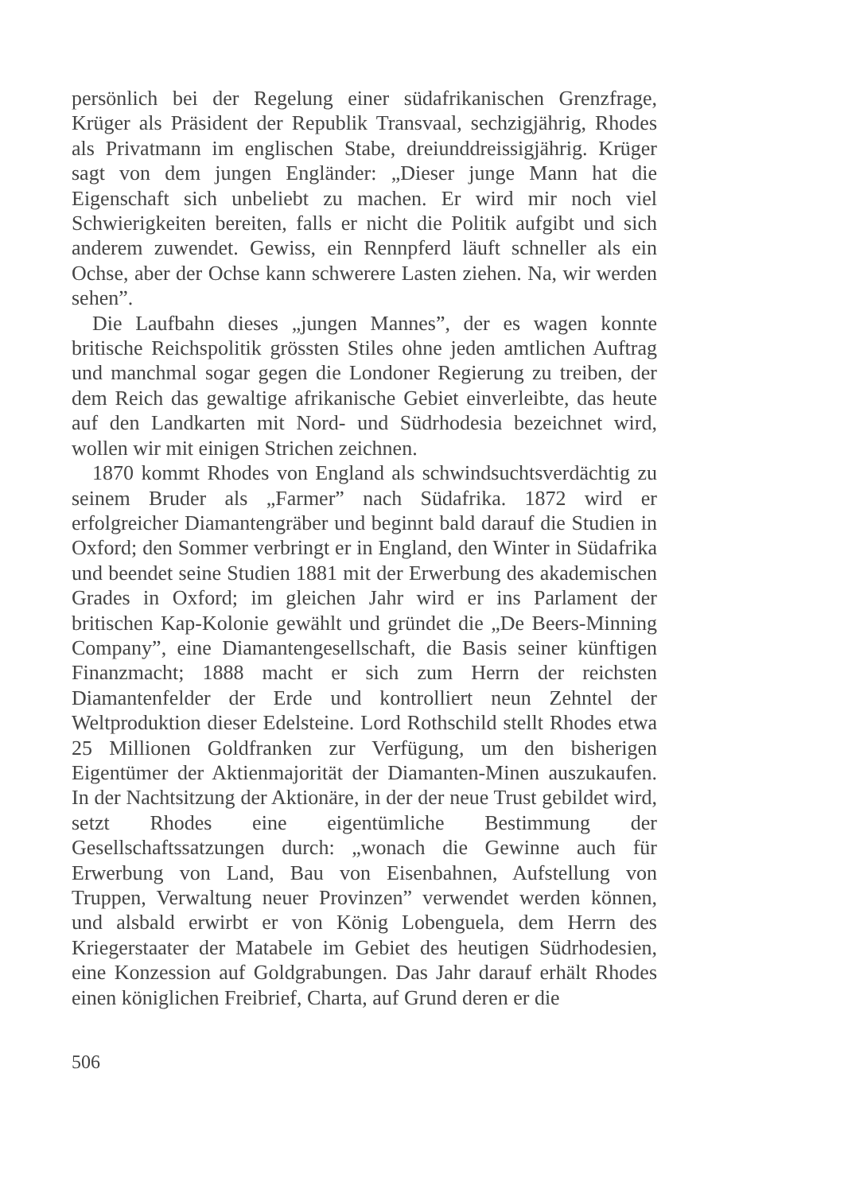persönlich bei der Regelung einer südafrikanischen Grenzfrage, Krüger als Präsident der Republik Transvaal, sechzigjährig, Rhodes als Privatmann im englischen Stabe, dreiunddreissigjährig. Krüger sagt von dem jungen Engländer: „Dieser junge Mann hat die Eigenschaft sich unbeliebt zu machen. Er wird mir noch viel Schwierigkeiten bereiten, falls er nicht die Politik aufgibt und sich anderem zuwendet. Gewiss, ein Rennpferd läuft schneller als ein Ochse, aber der Ochse kann schwerere Lasten ziehen. Na, wir werden sehen”.
Die Laufbahn dieses „jungen Mannes”, der es wagen konnte britische Reichspolitik grössten Stiles ohne jeden amtlichen Auftrag und manchmal sogar gegen die Londoner Regierung zu treiben, der dem Reich das gewaltige afrikanische Gebiet einverleibte, das heute auf den Landkarten mit Nord- und Südrhodesia bezeichnet wird, wollen wir mit einigen Strichen zeichnen.
1870 kommt Rhodes von England als schwindsuchtsverdächtig zu seinem Bruder als „Farmer” nach Südafrika. 1872 wird er erfolgreicher Diamantengräber und beginnt bald darauf die Studien in Oxford; den Sommer verbringt er in England, den Winter in Südafrika und beendet seine Studien 1881 mit der Erwerbung des akademischen Grades in Oxford; im gleichen Jahr wird er ins Parlament der britischen Kap-Kolonie gewählt und gründet die „De Beers-Minning Company”, eine Diamantengesellschaft, die Basis seiner künftigen Finanzmacht; 1888 macht er sich zum Herrn der reichsten Diamantenfelder der Erde und kontrolliert neun Zehntel der Weltproduktion dieser Edelsteine. Lord Rothschild stellt Rhodes etwa 25 Millionen Goldfranken zur Verfügung, um den bisherigen Eigentümer der Aktienmajorität der Diamanten-Minen auszukaufen. In der Nachtsitzung der Aktionäre, in der der neue Trust gebildet wird, setzt Rhodes eine eigentümliche Bestimmung der Gesellschaftssatzungen durch: „wonach die Gewinne auch für Erwerbung von Land, Bau von Eisenbahnen, Aufstellung von Truppen, Verwaltung neuer Provinzen” verwendet werden können, und alsbald erwirbt er von König Lobenguela, dem Herrn des Kriegerstaater der Matabele im Gebiet des heutigen Südrhodesien, eine Konzession auf Goldgrabungen. Das Jahr darauf erhält Rhodes einen königlichen Freibrief, Charta, auf Grund deren er die
506